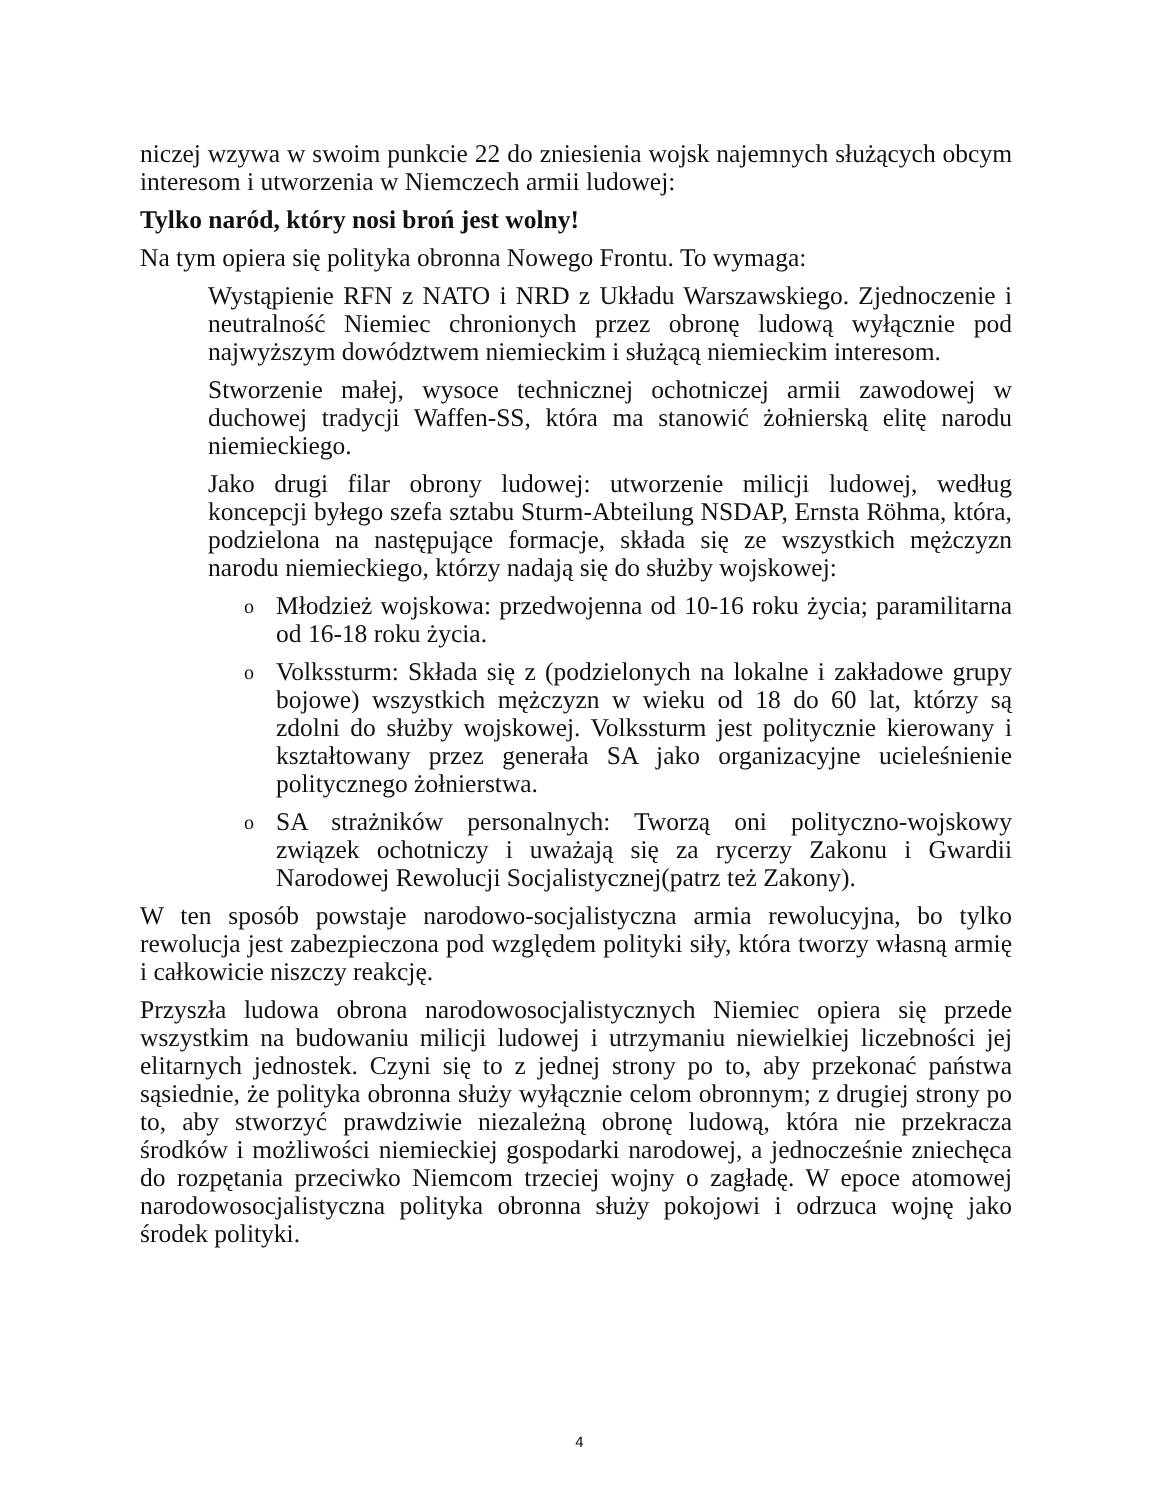niczej wzywa w swoim punkcie 22 do zniesienia wojsk najemnych służących obcym interesom i utworzenia w Niemczech armii ludowej:
Tylko naród, który nosi broń jest wolny!
Na tym opiera się polityka obronna Nowego Frontu. To wymaga:
Wystąpienie RFN z NATO i NRD z Układu Warszawskiego. Zjednoczenie i neutralność Niemiec chronionych przez obronę ludową wyłącznie pod najwyższym dowództwem niemieckim i służącą niemieckim interesom.
Stworzenie małej, wysoce technicznej ochotniczej armii zawodowej w duchowej tradycji Waffen-SS, która ma stanowić żołnierską elitę narodu niemieckiego.
Jako drugi filar obrony ludowej: utworzenie milicji ludowej, według koncepcji byłego szefa sztabu Sturm-Abteilung NSDAP, Ernsta Röhma, która, podzielona na następujące formacje, składa się ze wszystkich mężczyzn narodu niemieckiego, którzy nadają się do służby wojskowej:
o Młodzież wojskowa: przedwojenna od 10-16 roku życia; paramilitarna od 16-18 roku życia.
o Volkssturm: Składa się z (podzielonych na lokalne i zakładowe grupy bojowe) wszystkich mężczyzn w wieku od 18 do 60 lat, którzy są zdolni do służby wojskowej. Volkssturm jest politycznie kierowany i kształtowany przez generała SA jako organizacyjne ucieleśnienie politycznego żołnierstwa.
o SA strażników personalnych: Tworzą oni polityczno-wojskowy związek ochotniczy i uważają się za rycerzy Zakonu i Gwardii Narodowej Rewolucji Socjalistycznej(patrz też Zakony).
W ten sposób powstaje narodowo-socjalistyczna armia rewolucyjna, bo tylko rewolucja jest zabezpieczona pod względem polityki siły, która tworzy własną armię i całkowicie niszczy reakcję.
Przyszła ludowa obrona narodowosocjalistycznych Niemiec opiera się przede wszystkim na budowaniu milicji ludowej i utrzymaniu niewielkiej liczebności jej elitarnych jednostek. Czyni się to z jednej strony po to, aby przekonać państwa sąsiednie, że polityka obronna służy wyłącznie celom obronnym; z drugiej strony po to, aby stworzyć prawdziwie niezależną obronę ludową, która nie przekracza środków i możliwości niemieckiej gospodarki narodowej, a jednocześnie zniechęca do rozpętania przeciwko Niemcom trzeciej wojny o zagładę. W epoce atomowej narodowosocjalistyczna polityka obronna służy pokojowi i odrzuca wojnę jako środek polityki.
4